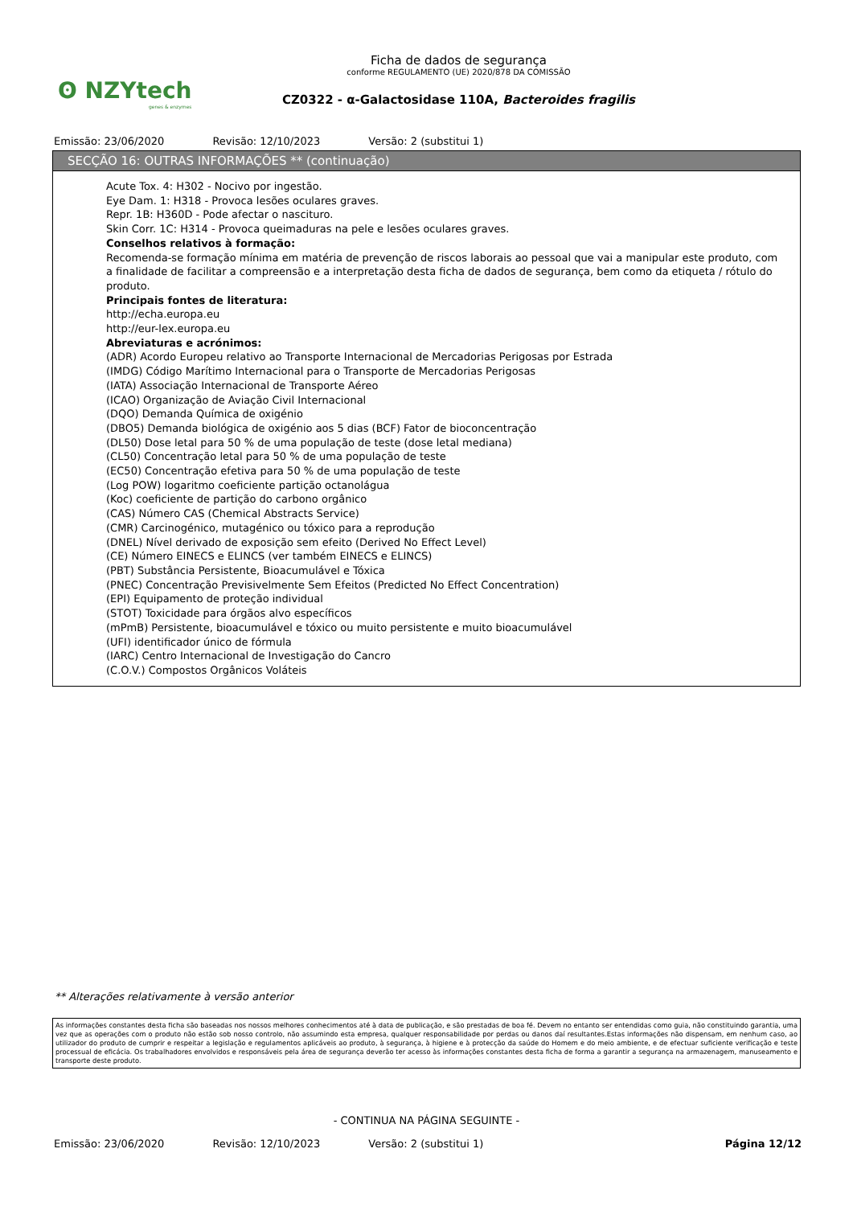ʘ NZYtech
genes & enzymes
Ficha de dados de segurança
conforme REGULAMENTO (UE) 2020/878 DA COMISSÃO
CZ0322 - α-Galactosidase 110A, Bacteroides fragilis
Emissão: 23/06/2020 Revisão: 12/10/2023 Versão: 2 (substitui 1)
SECÇÃO 16: OUTRAS INFORMAÇÕES ** (continuação)
Acute Tox. 4: H302 - Nocivo por ingestão.
Eye Dam. 1: H318 - Provoca lesões oculares graves.
Repr. 1B: H360D - Pode afectar o nascituro.
Skin Corr. 1C: H314 - Provoca queimaduras na pele e lesões oculares graves.
Conselhos relativos à formação:
Recomenda-se formação mínima em matéria de prevenção de riscos laborais ao pessoal que vai a manipular este produto, com a finalidade de facilitar a compreensão e a interpretação desta ficha de dados de segurança, bem como da etiqueta / rótulo do produto.
Principais fontes de literatura:
http://echa.europa.eu
http://eur-lex.europa.eu
Abreviaturas e acrónimos:
(ADR) Acordo Europeu relativo ao Transporte Internacional de Mercadorias Perigosas por Estrada
(IMDG) Código Marítimo Internacional para o Transporte de Mercadorias Perigosas
(IATA) Associação Internacional de Transporte Aéreo
(ICAO) Organização de Aviação Civil Internacional
(DQO) Demanda Química de oxigénio
(DBO5) Demanda biológica de oxigénio aos 5 dias (BCF) Fator de bioconcentração
(DL50) Dose letal para 50 % de uma população de teste (dose letal mediana)
(CL50) Concentração letal para 50 % de uma população de teste
(EC50) Concentração efetiva para 50 % de uma população de teste
(Log POW) logaritmo coeficiente partição octanolágua
(Koc) coeficiente de partição do carbono orgânico
(CAS) Número CAS (Chemical Abstracts Service)
(CMR) Carcinogénico, mutagénico ou tóxico para a reprodução
(DNEL) Nível derivado de exposição sem efeito (Derived No Effect Level)
(CE) Número EINECS e ELINCS (ver também EINECS e ELINCS)
(PBT) Substância Persistente, Bioacumulável e Tóxica
(PNEC) Concentração Previsivelmente Sem Efeitos (Predicted No Effect Concentration)
(EPI) Equipamento de proteção individual
(STOT) Toxicidade para órgãos alvo específicos
(mPmB) Persistente, bioacumulável e tóxico ou muito persistente e muito bioacumulável
(UFI) identificador único de fórmula
(IARC) Centro Internacional de Investigação do Cancro
(C.O.V.) Compostos Orgânicos Voláteis
** Alterações relativamente à versão anterior
As informações constantes desta ficha são baseadas nos nossos melhores conhecimentos até à data de publicação, e são prestadas de boa fé. Devem no entanto ser entendidas como guia, não constituindo garantia, uma vez que as operações com o produto não estão sob nosso controlo, não assumindo esta empresa, qualquer responsabilidade por perdas ou danos daí resultantes.Estas informações não dispensam, em nenhum caso, ao utilizador do produto de cumprir e respeitar a legislação e regulamentos aplicáveis ao produto, à segurança, à higiene e à protecção da saúde do Homem e do meio ambiente, e de efectuar suficiente verificação e teste processual de eficácia. Os trabalhadores envolvidos e responsáveis pela área de segurança deverão ter acesso às informações constantes desta ficha de forma a garantir a segurança na armazenagem, manuseamento e transporte deste produto.
- CONTINUA NA PÁGINA SEGUINTE -
Emissão: 23/06/2020 Revisão: 12/10/2023 Versão: 2 (substitui 1) Página 12/12